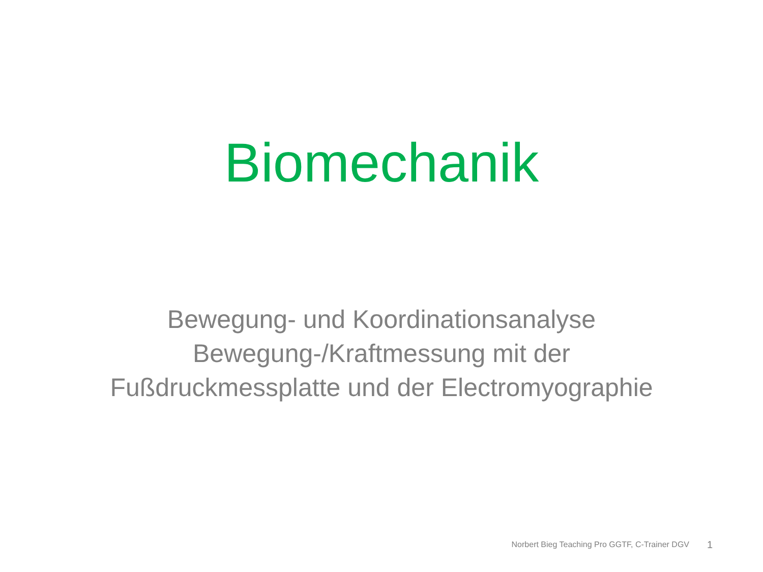Biomechanik
Bewegung- und Koordinationsanalyse
Bewegung-/Kraftmessung mit der Fußdruckmessplatte und der Electromyographie
Norbert Bieg Teaching Pro GGTF, C-Trainer DGV 1